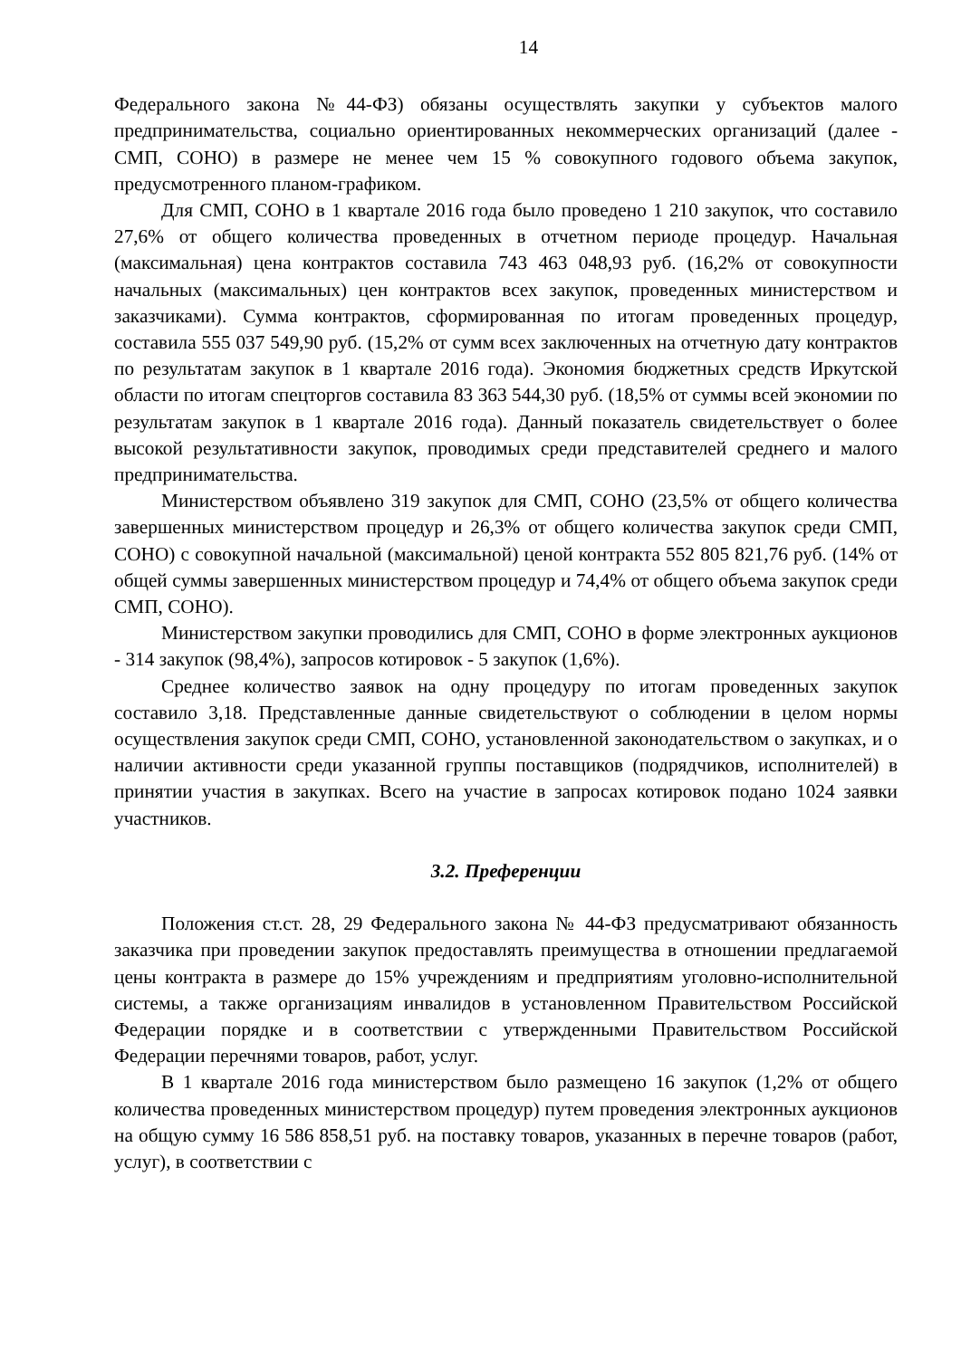14
Федерального закона №44-ФЗ) обязаны осуществлять закупки у субъектов малого предпринимательства, социально ориентированных некоммерческих организаций (далее - СМП, СОНО) в размере не менее чем 15 % совокупного годового объема закупок, предусмотренного планом-графиком.
Для СМП, СОНО в 1 квартале 2016 года было проведено 1 210 закупок, что составило 27,6% от общего количества проведенных в отчетном периоде процедур. Начальная (максимальная) цена контрактов составила 743 463 048,93 руб. (16,2% от совокупности начальных (максимальных) цен контрактов всех закупок, проведенных министерством и заказчиками). Сумма контрактов, сформированная по итогам проведенных процедур, составила 555 037 549,90 руб. (15,2% от сумм всех заключенных на отчетную дату контрактов по результатам закупок в 1 квартале 2016 года). Экономия бюджетных средств Иркутской области по итогам спецторгов составила 83 363 544,30 руб. (18,5% от суммы всей экономии по результатам закупок в 1 квартале 2016 года). Данный показатель свидетельствует о более высокой результативности закупок, проводимых среди представителей среднего и малого предпринимательства.
Министерством объявлено 319 закупок для СМП, СОНО (23,5% от общего количества завершенных министерством процедур и 26,3% от общего количества закупок среди СМП, СОНО) с совокупной начальной (максимальной) ценой контракта 552 805 821,76 руб. (14% от общей суммы завершенных министерством процедур и 74,4% от общего объема закупок среди СМП, СОНО).
Министерством закупки проводились для СМП, СОНО в форме электронных аукционов - 314 закупок (98,4%), запросов котировок - 5 закупок (1,6%).
Среднее количество заявок на одну процедуру по итогам проведенных закупок составило 3,18. Представленные данные свидетельствуют о соблюдении в целом нормы осуществления закупок среди СМП, СОНО, установленной законодательством о закупках, и о наличии активности среди указанной группы поставщиков (подрядчиков, исполнителей) в принятии участия в закупках. Всего на участие в запросах котировок подано 1024 заявки участников.
3.2. Преференции
Положения ст.ст. 28, 29 Федерального закона № 44-ФЗ предусматривают обязанность заказчика при проведении закупок предоставлять преимущества в отношении предлагаемой цены контракта в размере до 15% учреждениям и предприятиям уголовно-исполнительной системы, а также организациям инвалидов в установленном Правительством Российской Федерации порядке и в соответствии с утвержденными Правительством Российской Федерации перечнями товаров, работ, услуг.
В 1 квартале 2016 года министерством было размещено 16 закупок (1,2% от общего количества проведенных министерством процедур) путем проведения электронных аукционов на общую сумму 16 586 858,51 руб. на поставку товаров, указанных в перечне товаров (работ, услуг), в соответствии с